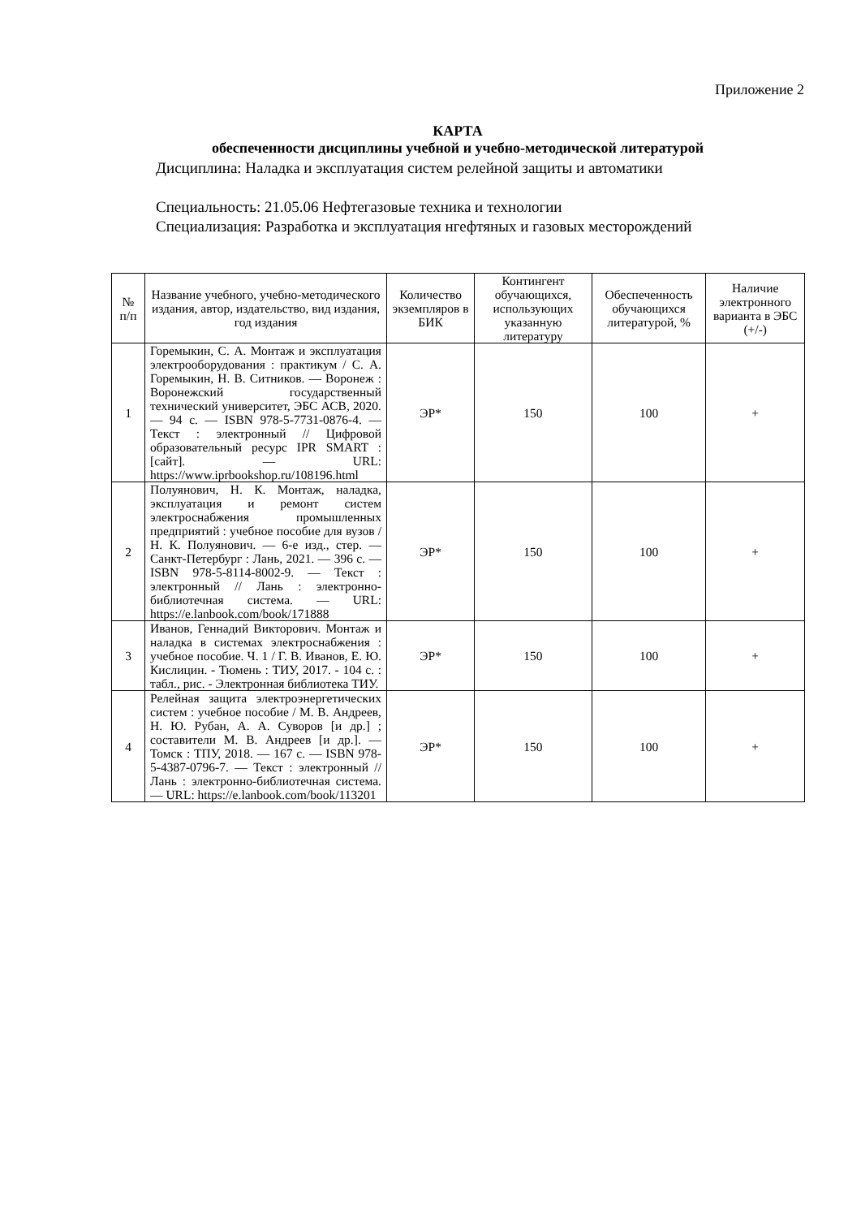Приложение 2
КАРТА
обеспеченности дисциплины учебной и учебно-методической литературой
Дисциплина: Наладка и эксплуатация систем релейной защиты и автоматики
Специальность: 21.05.06 Нефтегазовые техника и технологии
Специализация: Разработка и эксплуатация нгефтяных и газовых месторождений
| № п/п | Название учебного, учебно-методического издания, автор, издательство, вид издания, год издания | Количество экземпляров в БИК | Контингент обучающихся, использующих указанную литературу | Обеспеченность обучающихся литературой, % | Наличие электронного варианта в ЭБС (+/-) |
| --- | --- | --- | --- | --- | --- |
| 1 | Горемыкин, С. А. Монтаж и эксплуатация электрооборудования : практикум / С. А. Горемыкин, Н. В. Ситников. — Воронеж : Воронежский государственный технический университет, ЭБС АСВ, 2020. — 94 c. — ISBN 978-5-7731-0876-4. — Текст : электронный // Цифровой образовательный ресурс IPR SMART : [сайт]. — URL: https://www.iprbookshop.ru/108196.html | ЭР* | 150 | 100 | + |
| 2 | Полуянович, Н. К. Монтаж, наладка, эксплуатация и ремонт систем электроснабжения промышленных предприятий : учебное пособие для вузов / Н. К. Полуянович. — 6-е изд., стер. — Санкт-Петербург : Лань, 2021. — 396 с. — ISBN 978-5-8114-8002-9. — Текст : электронный // Лань : электронно-библиотечная система. — URL: https://e.lanbook.com/book/171888 | ЭР* | 150 | 100 | + |
| 3 | Иванов, Геннадий Викторович. Монтаж и наладка в системах электроснабжения : учебное пособие. Ч. 1 / Г. В. Иванов, Е. Ю. Кислицин. - Тюмень : ТИУ, 2017. - 104 с. : табл., рис. - Электронная библиотека ТИУ. | ЭР* | 150 | 100 | + |
| 4 | Релейная защита электроэнергетических систем : учебное пособие / М. В. Андреев, Н. Ю. Рубан, А. А. Суворов [и др.] ; составители М. В. Андреев [и др.]. — Томск : ТПУ, 2018. — 167 с. — ISBN 978-5-4387-0796-7. — Текст : электронный // Лань : электронно-библиотечная система. — URL: https://e.lanbook.com/book/113201 | ЭР* | 150 | 100 | + |